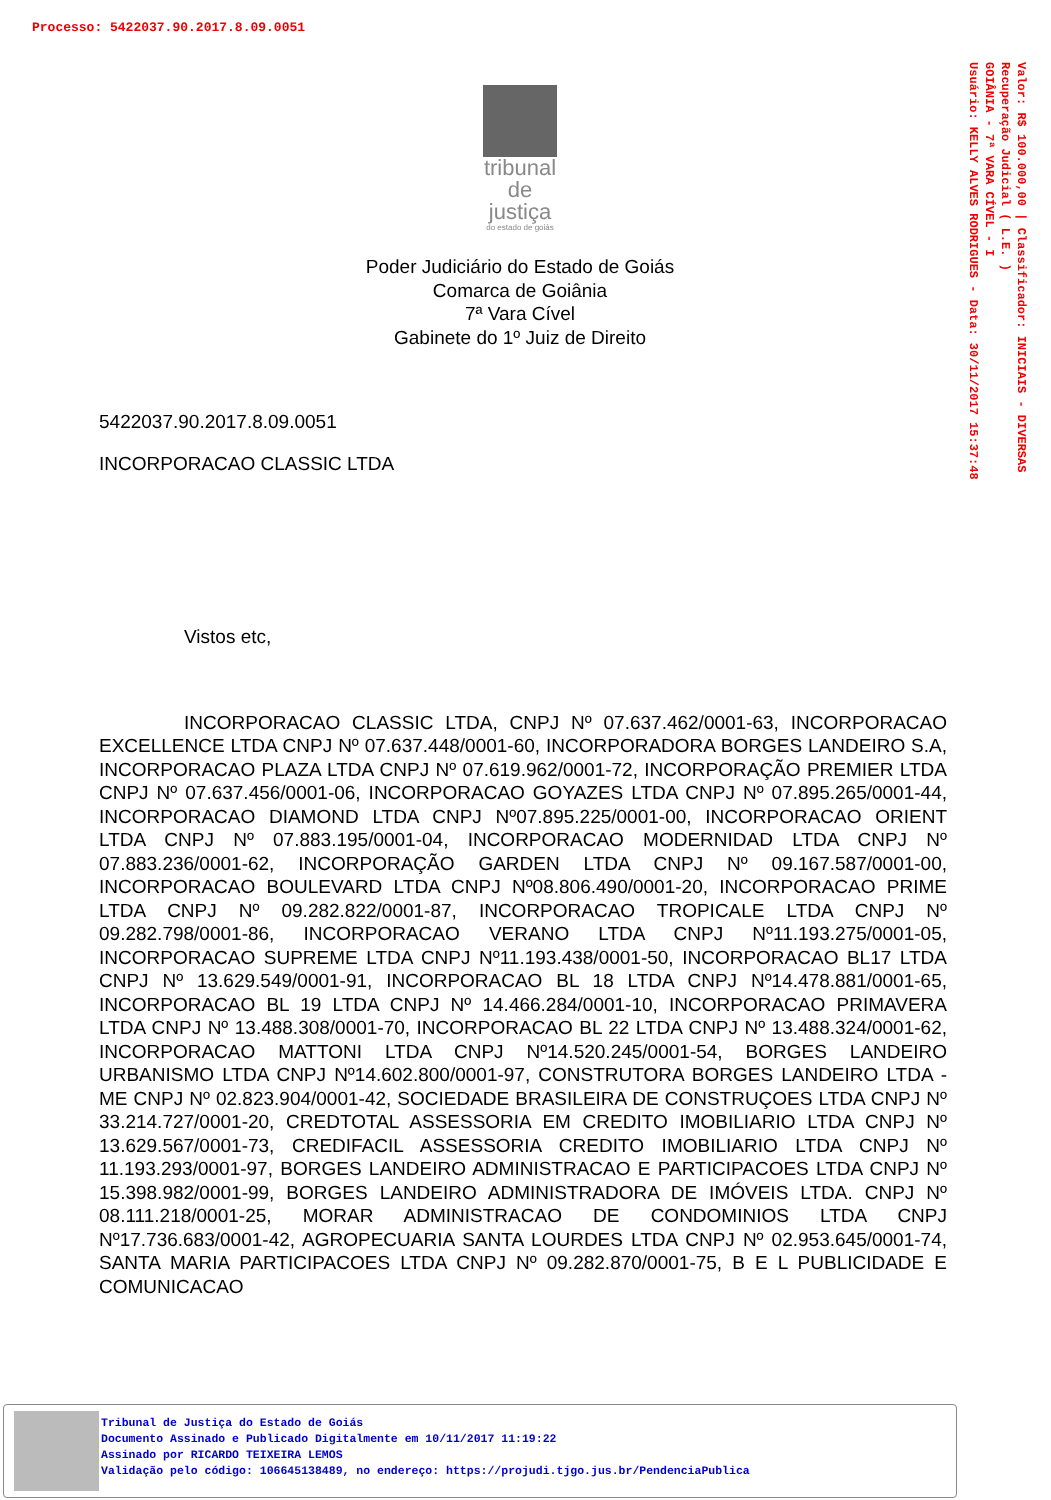Processo: 5422037.90.2017.8.09.0051
Valor: R$ 100.000,00 | Classificador: INICIAIS - DIVERSAS
Recuperação Judicial ( L.E. )
GOIÂNIA - 7ª VARA CÍVEL - I
Usuário: KELLY ALVES RODRIGUES - Data: 30/11/2017 15:37:48
tribunal
de justiça
do estado de goiás
Poder Judiciário do Estado de Goiás
Comarca de Goiânia
7ª Vara Cível
Gabinete do 1º Juiz de Direito
5422037.90.2017.8.09.0051
INCORPORACAO CLASSIC LTDA
Vistos etc,
INCORPORACAO CLASSIC LTDA, CNPJ Nº 07.637.462/0001-63, INCORPORACAO EXCELLENCE LTDA CNPJ Nº 07.637.448/0001-60, INCORPORADORA BORGES LANDEIRO S.A, INCORPORACAO PLAZA LTDA CNPJ Nº 07.619.962/0001-72, INCORPORAÇÃO PREMIER LTDA CNPJ Nº 07.637.456/0001-06, INCORPORACAO GOYAZES LTDA CNPJ Nº 07.895.265/0001-44, INCORPORACAO DIAMOND LTDA CNPJ Nº07.895.225/0001-00, INCORPORACAO ORIENT LTDA CNPJ Nº 07.883.195/0001-04, INCORPORACAO MODERNIDAD LTDA CNPJ Nº 07.883.236/0001-62, INCORPORAÇÃO GARDEN LTDA CNPJ Nº 09.167.587/0001-00, INCORPORACAO BOULEVARD LTDA CNPJ Nº08.806.490/0001-20, INCORPORACAO PRIME LTDA CNPJ Nº 09.282.822/0001-87, INCORPORACAO TROPICALE LTDA CNPJ Nº 09.282.798/0001-86, INCORPORACAO VERANO LTDA CNPJ Nº11.193.275/0001-05, INCORPORACAO SUPREME LTDA CNPJ Nº11.193.438/0001-50, INCORPORACAO BL17 LTDA CNPJ Nº 13.629.549/0001-91, INCORPORACAO BL 18 LTDA CNPJ Nº14.478.881/0001-65, INCORPORACAO BL 19 LTDA CNPJ Nº 14.466.284/0001-10, INCORPORACAO PRIMAVERA LTDA CNPJ Nº 13.488.308/0001-70, INCORPORACAO BL 22 LTDA CNPJ Nº 13.488.324/0001-62, INCORPORACAO MATTONI LTDA CNPJ Nº14.520.245/0001-54, BORGES LANDEIRO URBANISMO LTDA CNPJ Nº14.602.800/0001-97, CONSTRUTORA BORGES LANDEIRO LTDA - ME CNPJ Nº 02.823.904/0001-42, SOCIEDADE BRASILEIRA DE CONSTRUÇOES LTDA CNPJ Nº 33.214.727/0001-20, CREDTOTAL ASSESSORIA EM CREDITO IMOBILIARIO LTDA CNPJ Nº 13.629.567/0001-73, CREDIFACIL ASSESSORIA CREDITO IMOBILIARIO LTDA CNPJ Nº 11.193.293/0001-97, BORGES LANDEIRO ADMINISTRACAO E PARTICIPACOES LTDA CNPJ Nº 15.398.982/0001-99, BORGES LANDEIRO ADMINISTRADORA DE IMÓVEIS LTDA. CNPJ Nº 08.111.218/0001-25, MORAR ADMINISTRACAO DE CONDOMINIOS LTDA CNPJ Nº17.736.683/0001-42, AGROPECUARIA SANTA LOURDES LTDA CNPJ Nº 02.953.645/0001-74, SANTA MARIA PARTICIPACOES LTDA CNPJ Nº 09.282.870/0001-75, B E L PUBLICIDADE E COMUNICACAO
Tribunal de Justiça do Estado de Goiás
Documento Assinado e Publicado Digitalmente em 10/11/2017 11:19:22
Assinado por RICARDO TEIXEIRA LEMOS
Validação pelo código: 106645138489, no endereço: https://projudi.tjgo.jus.br/PendenciaPublica